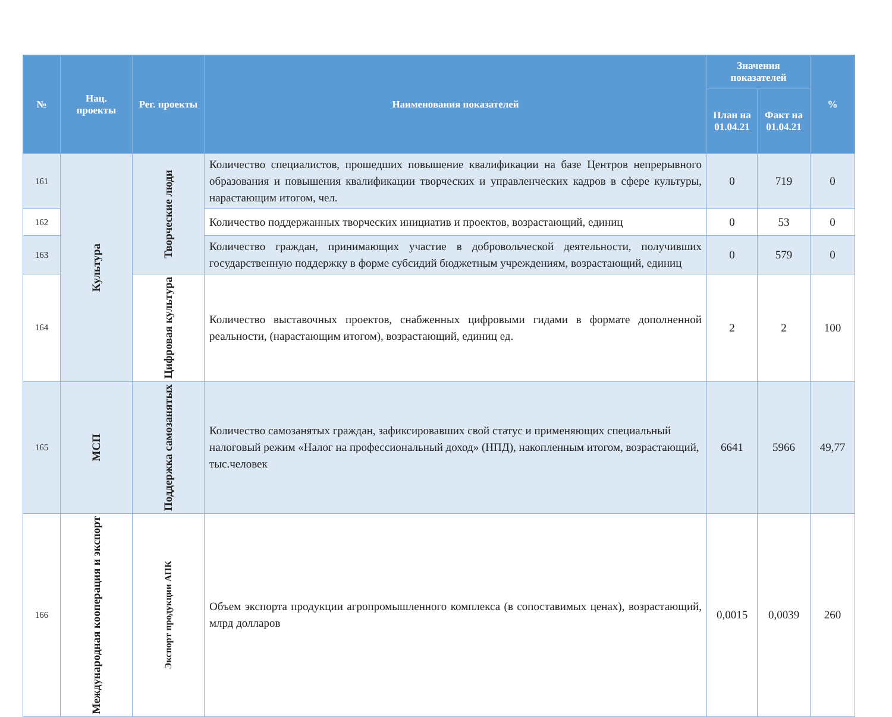| № | Нац. проекты | Рег. проекты | Наименования показателей | Значения показателей | | % |
| --- | --- | --- | --- | --- | --- | --- |
| | | | | План на 01.04.21 | Факт на 01.04.21 | |
| 161 | Культура | Творческие люди | Количество специалистов, прошедших повышение квалификации на базе Центров непрерывного образования и повышения квалификации творческих и управленческих кадров в сфере культуры, нарастающим итогом, чел. | 0 | 719 | 0 |
| 162 | | | Количество поддержанных творческих инициатив и проектов, возрастающий, единиц | 0 | 53 | 0 |
| 163 | | | Количество граждан, принимающих участие в добровольческой деятельности, получивших государственную поддержку в форме субсидий бюджетным учреждениям, возрастающий, единиц | 0 | 579 | 0 |
| 164 | | Цифровая культура | Количество выставочных проектов, снабженных цифровыми гидами в формате дополненной реальности, (нарастающим итогом), возрастающий, единиц ед. | 2 | 2 | 100 |
| 165 | МСП | Поддержка самозанятых | Количество самозанятых граждан, зафиксировавших свой статус и применяющих специальный налоговый режим «Налог на профессиональный доход» (НПД), накопленным итогом, возрастающий, тыс.человек | 6641 | 5966 | 49,77 |
| 166 | Международная кооперация и экспорт | Экспорт продукции АПК | Объем экспорта продукции агропромышленного комплекса (в сопоставимых ценах), возрастающий, млрд долларов | 0,0015 | 0,0039 | 260 |